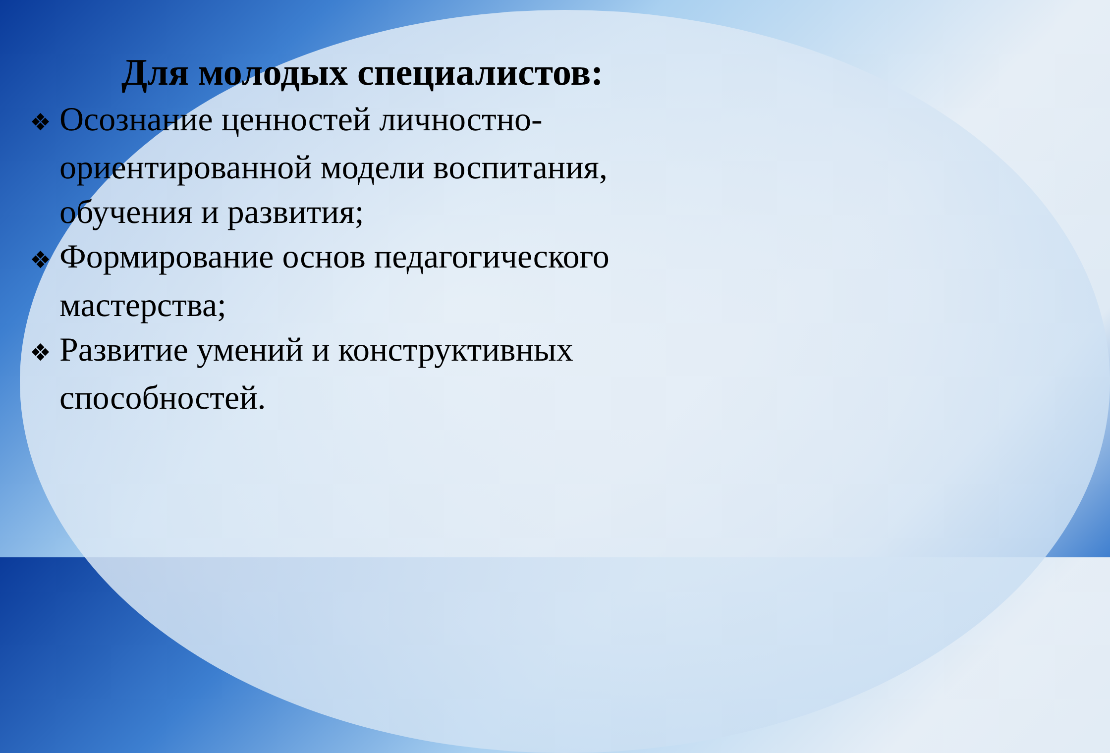Для молодых специалистов:
❖ Осознание ценностей личностно-ориентированной модели воспитания, обучения и развития;
❖ Формирование основ педагогического мастерства;
❖ Развитие умений и конструктивных способностей.